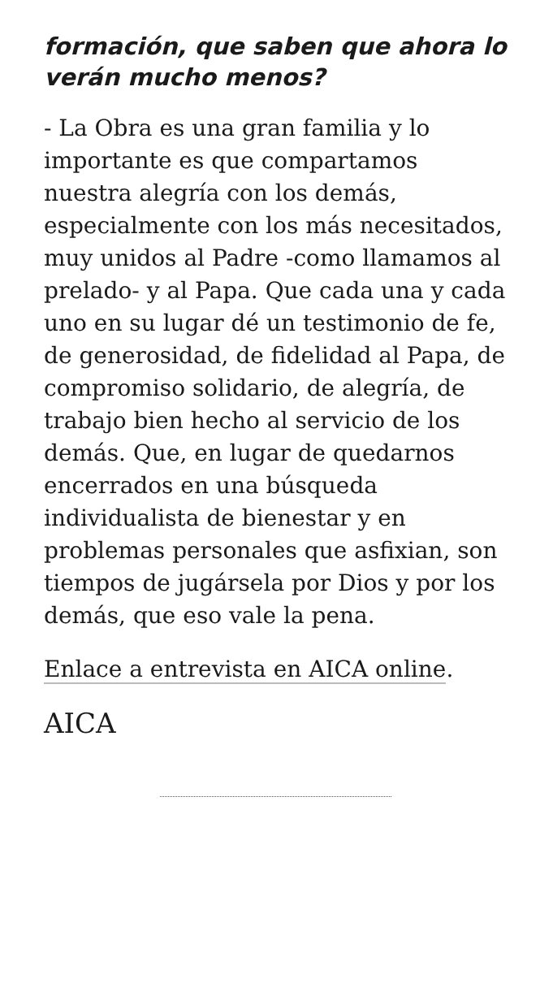formación, que saben que ahora lo verán mucho menos?
- La Obra es una gran familia y lo importante es que compartamos nuestra alegría con los demás, especialmente con los más necesitados, muy unidos al Padre -como llamamos al prelado- y al Papa. Que cada una y cada uno en su lugar dé un testimonio de fe, de generosidad, de fidelidad al Papa, de compromiso solidario, de alegría, de trabajo bien hecho al servicio de los demás. Que, en lugar de quedarnos encerrados en una búsqueda individualista de bienestar y en problemas personales que asfixian, son tiempos de jugársela por Dios y por los demás, que eso vale la pena.
Enlace a entrevista en AICA online.
AICA